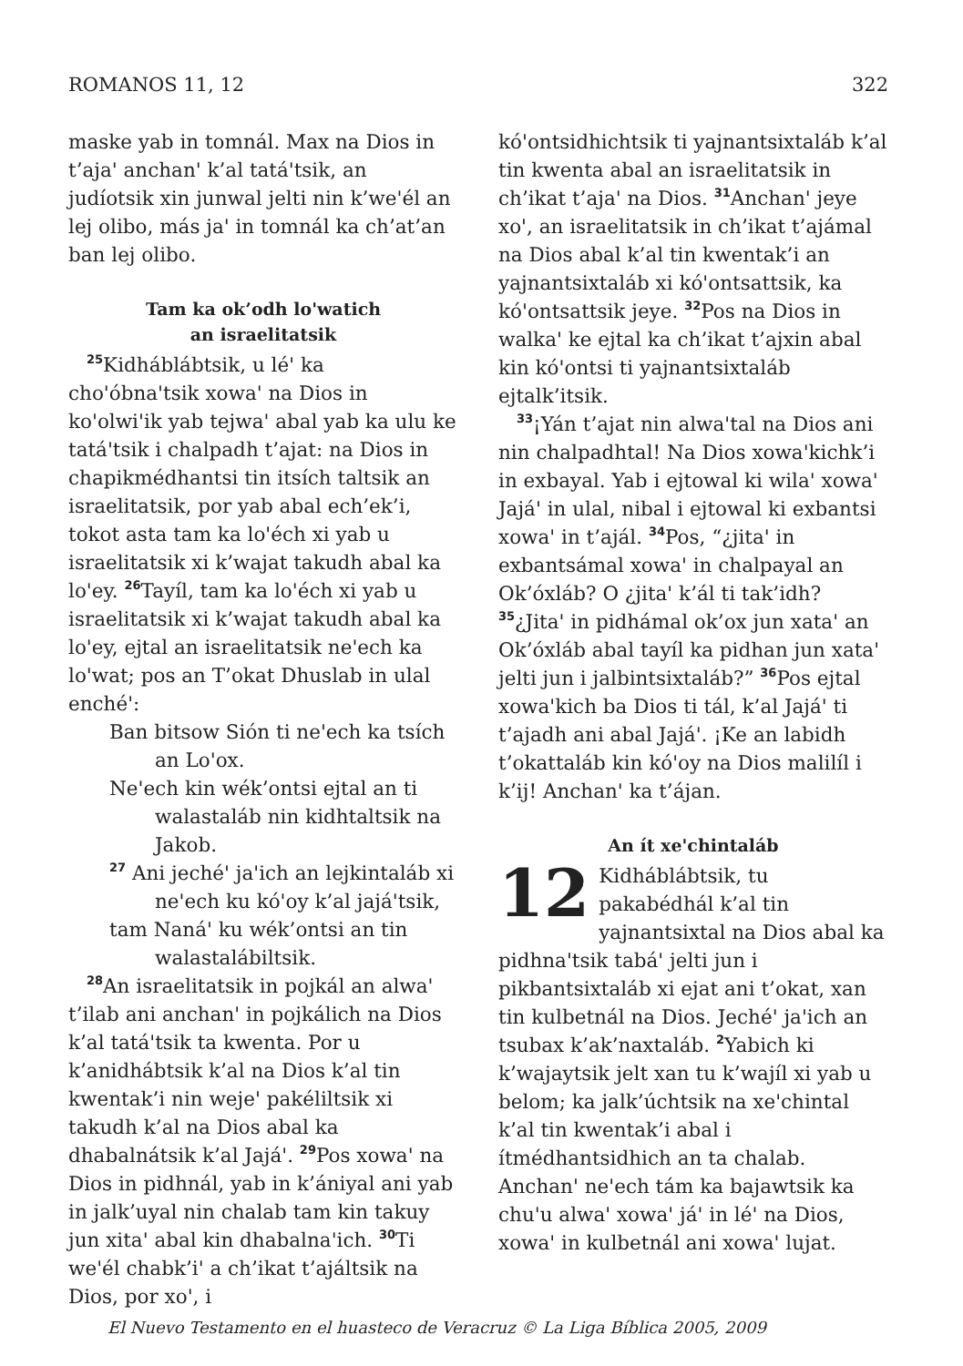ROMANOS 11, 12 322
maske yab in tomnál. Max na Dios in t’ajaꞌ anchanꞌ k’al tatáꞌtsik, an judíotsik xin junwal jelti nin k’weꞌél an lej olibo, más jaꞌ in tomnál ka ch’at’an ban lej olibo.
Tam ka ok’odh loꞌwatich
an israelitatsik
<sup>25</sup> Kidháblábtsik, u léꞌ ka choꞌóbnaꞌtsik xowaꞌ na Dios in koꞌolwiꞌik yab tejwaꞌ abal yab ka ulu ke tatáꞌtsik i chalpadh t’ajat: na Dios in chapikmédhantsi tin itsích taltsik an israelitatsik, por yab abal ech’ek’i, tokot asta tam ka loꞌéch xi yab u israelitatsik xi k’wajat takudh abal ka loꞌey. <sup>26</sup>Tayíl, tam ka loꞌéch xi yab u israelitatsik xi k’wajat takudh abal ka loꞌey, ejtal an israelitatsik neꞌech ka loꞌwat; pos an T’okat Dhuslab in ulal enchéꞌ:
Ban bitsow Sión ti neꞌech ka tsích an Loꞌox.
Neꞌech kin wék’ontsi ejtal an ti walastaláb nin kidhtaltsik na Jakob.
<sup>27</sup> Ani jechéꞌ jaꞌich an lejkintaláb xi neꞌech ku kóꞌoy k’al jajáꞌtsik,
tam Nanáꞌ ku wék’ontsi an tin walastalábiltsik.
<sup>28</sup> An israelitatsik in pojkál an alwaꞌ t’ilab ani anchanꞌ in pojkálich na Dios k’al tatáꞌtsik ta kwenta. Por u k’anidhábtsik k’al na Dios k’al tin kwentak’i nin wejeꞌ pakéliltsik xi takudh k’al na Dios abal ka dhabalnátsik k’al Jajáꞌ. <sup>29</sup>Pos xowaꞌ na Dios in pidhnál, yab in k’ániyal ani yab in jalk’uyal nin chalab tam kin takuy jun xitaꞌ abal kin dhabalnaꞌich. <sup>30</sup>Ti weꞌél chabk’iꞌ a ch’ikat t’ajáltsik na Dios, por xoꞌ, i
kóꞌontsidhichtsik ti yajnantsixtaláb k’al tin kwenta abal an israelitatsik in ch’ikat t’ajaꞌ na Dios. <sup>31</sup>Anchanꞌ jeye xoꞌ, an israelitatsik in ch’ikat t’ajámal na Dios abal k’al tin kwentak’i an yajnantsixtaláb xi kóꞌontsattsik, ka kóꞌontsattsik jeye. <sup>32</sup>Pos na Dios in walkaꞌ ke ejtal ka ch’ikat t’ajxin abal kin kóꞌontsi ti yajnantsixtaláb ejtalk’itsik.
<sup>33</sup>¡Yán t’ajat nin alwaꞌtal na Dios ani nin chalpadhtal! Na Dios xowaꞌkichk’i in exbayal. Yab i ejtowal ki wilaꞌ xowaꞌ Jajáꞌ in ulal, nibal i ejtowal ki exbantsi xowaꞌ in t’ajál. <sup>34</sup>Pos, “¿jitaꞌ in exbantsámal xowaꞌ in chalpayal an Ok’óxláb? O ¿jitaꞌ k’ál ti tak’idh? <sup>35</sup>¿Jitaꞌ in pidhámal ok’ox jun xataꞌ an Ok’óxláb abal tayíl ka pidhan jun xataꞌ jelti jun i jalbintsixtaláb?” <sup>36</sup>Pos ejtal xowaꞌkich ba Dios ti tál, k’al Jajáꞌ ti t’ajadh ani abal Jajáꞌ. ¡Ke an labidh t’okattaláb kin kóꞌoy na Dios malilíl i k’ij! Anchanꞌ ka t’ájan.
An ít xeꞌchintaláb
12 Kidháblábtsik, tu pakabédhál k’al tin yajnantsixtal na Dios abal ka pidhnaꞌtsik tabáꞌ jelti jun i pikbantsixtaláb xi ejat ani t’okat, xan tin kulbetnál na Dios. Jechéꞌ jaꞌich an tsubax k’ak’naxtaláb. <sup>2</sup>Yabich ki k’wajaytsik jelt xan tu k’wajíl xi yab u belom; ka jalk’úchtsik na xeꞌchintal k’al tin kwentak’i abal i ítmédhantsidhich an ta chalab. Anchanꞌ neꞌech tám ka bajawtsik ka chuꞌu alwaꞌ xowaꞌ jáꞌ in léꞌ na Dios, xowaꞌ in kulbetnál ani xowaꞌ lujat.
El Nuevo Testamento en el huasteco de Veracruz © La Liga Bíblica 2005, 2009